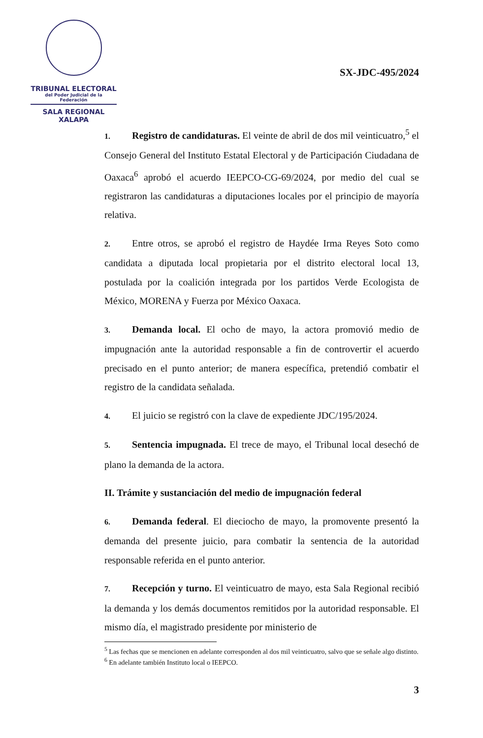TRIBUNAL ELECTORAL
del Poder Judicial de la Federación
SALA REGIONAL
XALAPA
SX-JDC-495/2024
1. Registro de candidaturas. El veinte de abril de dos mil veinticuatro,<sup>5</sup> el Consejo General del Instituto Estatal Electoral y de Participación Ciudadana de Oaxaca<sup>6</sup> aprobó el acuerdo IEEPCO-CG-69/2024, por medio del cual se registraron las candidaturas a diputaciones locales por el principio de mayoría relativa.
2. Entre otros, se aprobó el registro de Haydée Irma Reyes Soto como candidata a diputada local propietaria por el distrito electoral local 13, postulada por la coalición integrada por los partidos Verde Ecologista de México, MORENA y Fuerza por México Oaxaca.
3. Demanda local. El ocho de mayo, la actora promovió medio de impugnación ante la autoridad responsable a fin de controvertir el acuerdo precisado en el punto anterior; de manera específica, pretendió combatir el registro de la candidata señalada.
4. El juicio se registró con la clave de expediente JDC/195/2024.
5. Sentencia impugnada. El trece de mayo, el Tribunal local desechó de plano la demanda de la actora.
II. Trámite y sustanciación del medio de impugnación federal
6. Demanda federal. El dieciocho de mayo, la promovente presentó la demanda del presente juicio, para combatir la sentencia de la autoridad responsable referida en el punto anterior.
7. Recepción y turno. El veinticuatro de mayo, esta Sala Regional recibió la demanda y los demás documentos remitidos por la autoridad responsable. El mismo día, el magistrado presidente por ministerio de
<sup>5</sup> Las fechas que se mencionen en adelante corresponden al dos mil veinticuatro, salvo que se señale algo distinto.
<sup>6</sup> En adelante también Instituto local o IEEPCO.
3